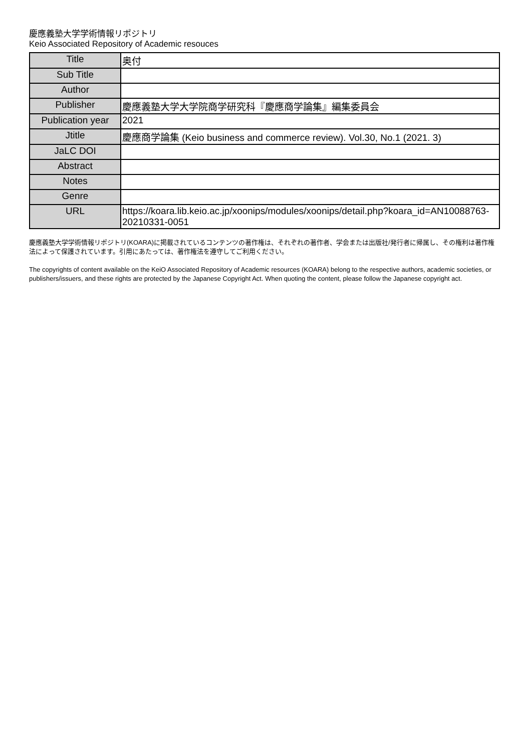慶應義塾大学学術情報リポジトリ
Keio Associated Repository of Academic resouces
| Title | 奥付 |
| Sub Title | |
| Author | |
| Publisher | 慶應義塾大学大学院商学研究科『慶應商学論集』編集委員会 |
| Publication year | 2021 |
| Jtitle | 慶應商学論集 (Keio business and commerce review). Vol.30, No.1 (2021. 3) |
| JaLC DOI | |
| Abstract | |
| Notes | |
| Genre | |
| URL | https://koara.lib.keio.ac.jp/xoonips/modules/xoonips/detail.php?koara_id=AN10088763-20210331-0051 |
慶應義塾大学学術情報リポジトリ(KOARA)に掲載されているコンテンツの著作権は、それぞれの著作者、学会または出版社/発行者に帰属し、その権利は著作権法によって保護されています。引用にあたっては、著作権法を遵守してご利用ください。
The copyrights of content available on the KeiO Associated Repository of Academic resources (KOARA) belong to the respective authors, academic societies, or publishers/issuers, and these rights are protected by the Japanese Copyright Act. When quoting the content, please follow the Japanese copyright act.